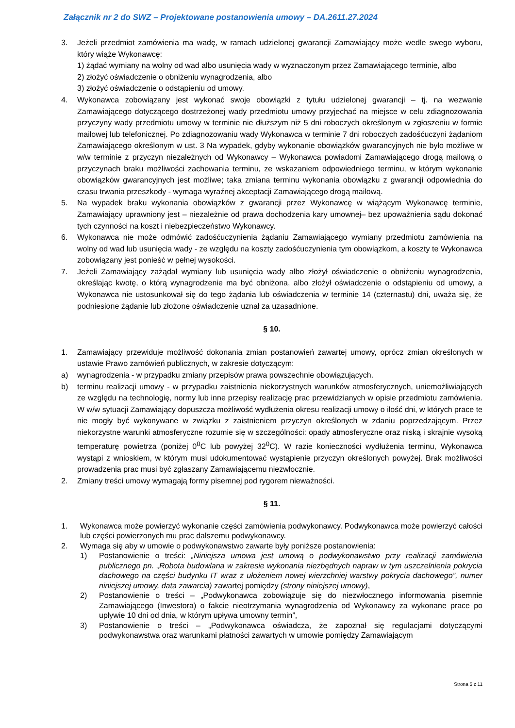Załącznik nr 2 do SWZ – Projektowane postanowienia umowy – DA.2611.27.2024
3. Jeżeli przedmiot zamówienia ma wadę, w ramach udzielonej gwarancji Zamawiający może wedle swego wyboru, który wiąże Wykonawcę:
1) żądać wymiany na wolny od wad albo usunięcia wady w wyznaczonym przez Zamawiającego terminie, albo
2) złożyć oświadczenie o obniżeniu wynagrodzenia, albo
3) złożyć oświadczenie o odstąpieniu od umowy.
4. Wykonawca zobowiązany jest wykonać swoje obowiązki z tytułu udzielonej gwarancji – tj. na wezwanie Zamawiającego dotyczącego dostrzeżonej wady przedmiotu umowy przyjechać na miejsce w celu zdiagnozowania przyczyny wady przedmiotu umowy w terminie nie dłuższym niż 5 dni roboczych określonym w zgłoszeniu w formie mailowej lub telefonicznej. Po zdiagnozowaniu wady Wykonawca w terminie 7 dni roboczych zadośćuczyni żądaniom Zamawiającego określonym w ust. 3 Na wypadek, gdyby wykonanie obowiązków gwarancyjnych nie było możliwe w w/w terminie z przyczyn niezależnych od Wykonawcy – Wykonawca powiadomi Zamawiającego drogą mailową o przyczynach braku możliwości zachowania terminu, ze wskazaniem odpowiedniego terminu, w którym wykonanie obowiązków gwarancyjnych jest możliwe; taka zmiana terminu wykonania obowiązku z gwarancji odpowiednia do czasu trwania przeszkody - wymaga wyraźnej akceptacji Zamawiającego drogą mailową.
5. Na wypadek braku wykonania obowiązków z gwarancji przez Wykonawcę w wiążącym Wykonawcę terminie, Zamawiający uprawniony jest – niezależnie od prawa dochodzenia kary umownej– bez upoważnienia sądu dokonać tych czynności na koszt i niebezpieczeństwo Wykonawcy.
6. Wykonawca nie może odmówić zadośćuczynienia żądaniu Zamawiającego wymiany przedmiotu zamówienia na wolny od wad lub usunięcia wady - ze względu na koszty zadośćuczynienia tym obowiązkom, a koszty te Wykonawca zobowiązany jest ponieść w pełnej wysokości.
7. Jeżeli Zamawiający zażądał wymiany lub usunięcia wady albo złożył oświadczenie o obniżeniu wynagrodzenia, określając kwotę, o którą wynagrodzenie ma być obniżona, albo złożył oświadczenie o odstąpieniu od umowy, a Wykonawca nie ustosunkował się do tego żądania lub oświadczenia w terminie 14 (czternastu) dni, uważa się, że podniesione żądanie lub złożone oświadczenie uznał za uzasadnione.
§ 10.
1. Zamawiający przewiduje możliwość dokonania zmian postanowień zawartej umowy, oprócz zmian określonych w ustawie Prawo zamówień publicznych, w zakresie dotyczącym:
a) wynagrodzenia - w przypadku zmiany przepisów prawa powszechnie obowiązujących.
b) terminu realizacji umowy - w przypadku zaistnienia niekorzystnych warunków atmosferycznych, uniemożliwiających ze względu na technologię, normy lub inne przepisy realizację prac przewidzianych w opisie przedmiotu zamówienia. W w/w sytuacji Zamawiający dopuszcza możliwość wydłużenia okresu realizacji umowy o ilość dni, w których prace te nie mogły być wykonywane w związku z zaistnieniem przyczyn określonych w zdaniu poprzedzającym. Przez niekorzystne warunki atmosferyczne rozumie się w szczególności: opady atmosferyczne oraz niską i skrajnie wysoką temperaturę powietrza (poniżej 0<sup>0</sup>C lub powyżej 32<sup>0</sup>C). W razie konieczności wydłużenia terminu, Wykonawca wystąpi z wnioskiem, w którym musi udokumentować wystąpienie przyczyn określonych powyżej. Brak możliwości prowadzenia prac musi być zgłaszany Zamawiającemu niezwłocznie.
2. Zmiany treści umowy wymagają formy pisemnej pod rygorem nieważności.
§ 11.
1. Wykonawca może powierzyć wykonanie części zamówienia podwykonawcy. Podwykonawca może powierzyć całości lub części powierzonych mu prac dalszemu podwykonawcy.
2. Wymaga się aby w umowie o podwykonawstwo zawarte były poniższe postanowienia:
1) Postanowienie o treści: „Niniejsza umowa jest umową o podwykonawstwo przy realizacji zamówienia publicznego pn. „Robota budowlana w zakresie wykonania niezbędnych napraw w tym uszczelnienia pokrycia dachowego na części budynku IT wraz z ułożeniem nowej wierzchniej warstwy pokrycia dachowego”, numer niniejszej umowy, data zawarcia) zawartej pomiędzy (strony niniejszej umowy),
2) Postanowienie o treści – „Podwykonawca zobowiązuje się do niezwłocznego informowania pisemnie Zamawiającego (Inwestora) o fakcie nieotrzymania wynagrodzenia od Wykonawcy za wykonane prace po upływie 10 dni od dnia, w którym upływa umowny termin”,
3) Postanowienie o treści – „Podwykonawca oświadcza, że zapoznał się regulacjami dotyczącymi podwykonawstwa oraz warunkami płatności zawartych w umowie pomiędzy Zamawiającym
Strona 5 z 11